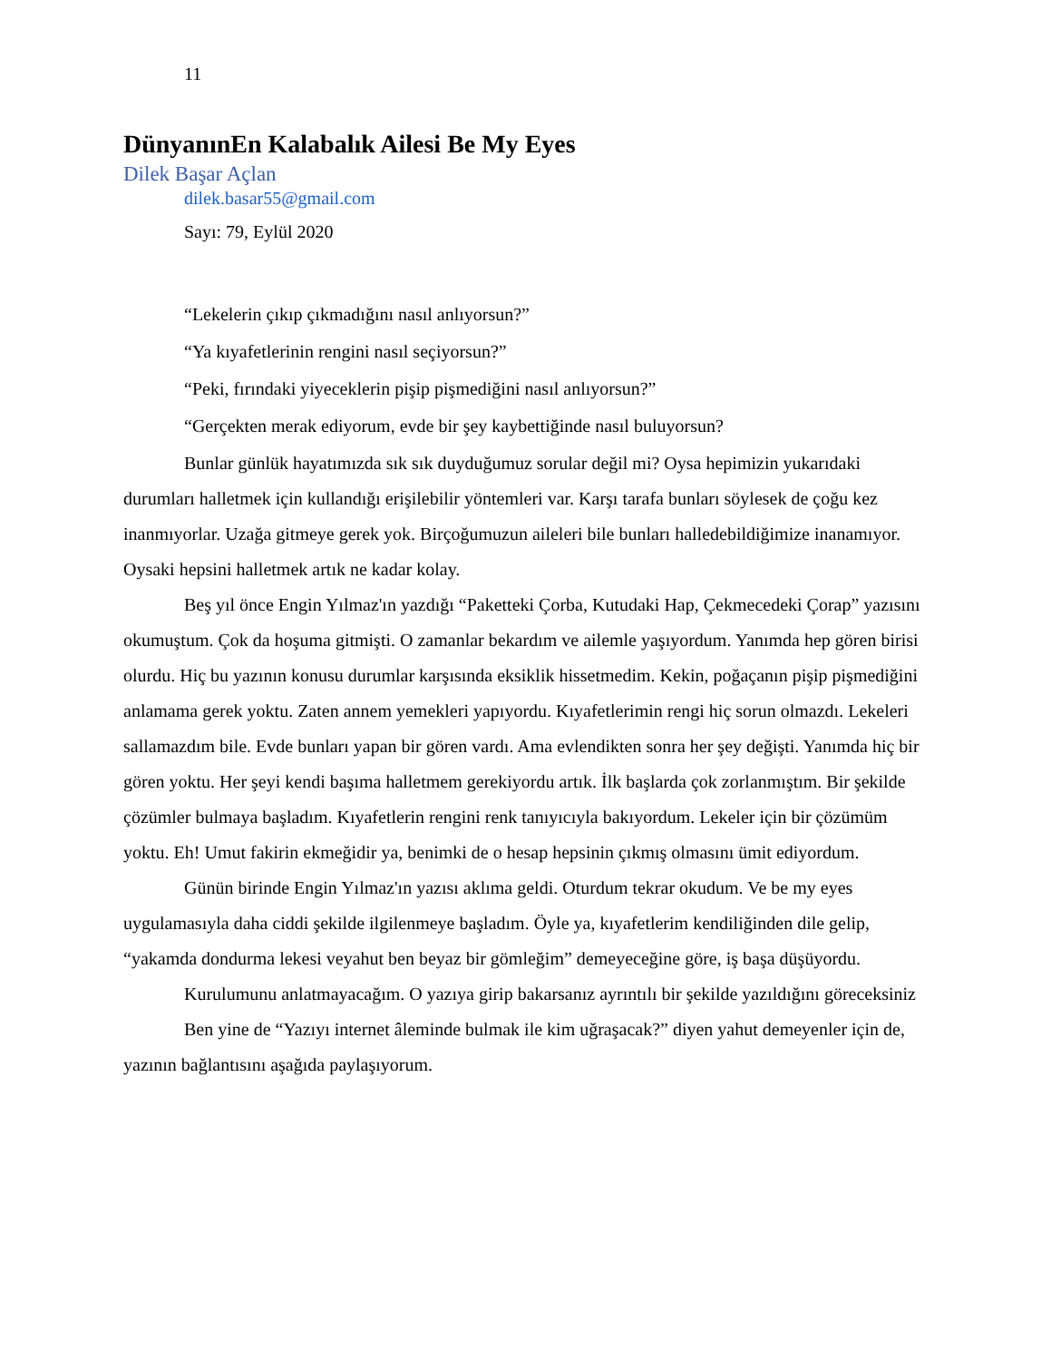11
DünyanınEn Kalabalık Ailesi Be My Eyes
Dilek Başar Açlan
dilek.basar55@gmail.com
Sayı: 79, Eylül 2020
“Lekelerin çıkıp çıkmadığını nasıl anlıyorsun?”
“Ya kıyafetlerinin rengini nasıl seçiyorsun?”
“Peki, fırındaki yiyeceklerin pişip pişmediğini nasıl anlıyorsun?”
“Gerçekten merak ediyorum, evde bir şey kaybettiğinde nasıl buluyorsun?
Bunlar günlük hayatımızda sık sık duyduğumuz sorular değil mi? Oysa hepimizin yukarıdaki durumları halletmek için kullandığı erişilebilir yöntemleri var. Karşı tarafa bunları söylesek de çoğu kez inanmıyorlar. Uzağa gitmeye gerek yok. Birçoğumuzun aileleri bile bunları halledebildiğimize inanamıyor. Oysaki hepsini halletmek artık ne kadar kolay.
Beş yıl önce Engin Yılmaz'ın yazdığı “Paketteki Çorba, Kutudaki Hap, Çekmecedeki Çorap” yazısını okumuştum. Çok da hoşuma gitmişti. O zamanlar bekardım ve ailemle yaşıyordum. Yanımda hep gören birisi olurdu. Hiç bu yazının konusu durumlar karşısında eksiklik hissetmedim. Kekin, poğaçanın pişip pişmediğini anlamama gerek yoktu. Zaten annem yemekleri yapıyordu. Kıyafetlerimin rengi hiç sorun olmazdı. Lekeleri sallamazdım bile. Evde bunları yapan bir gören vardı. Ama evlendikten sonra her şey değişti. Yanımda hiç bir gören yoktu. Her şeyi kendi başıma halletmem gerekiyordu artık. İlk başlarda çok zorlanmıştım. Bir şekilde çözümler bulmaya başladım. Kıyafetlerin rengini renk tanıyıcıyla bakıyordum. Lekeler için bir çözümüm yoktu. Eh! Umut fakirin ekmeğidir ya, benimki de o hesap hepsinin çıkmış olmasını ümit ediyordum.
Günün birinde Engin Yılmaz'ın yazısı aklıma geldi. Oturdum tekrar okudum. Ve be my eyes uygulamasıyla daha ciddi şekilde ilgilenmeye başladım. Öyle ya, kıyafetlerim kendiliğinden dile gelip, “yakamda dondurma lekesi veyahut ben beyaz bir gömleğim” demeyeceğine göre, iş başa düşüyordu.
Kurulumunu anlatmayacağım. O yazıya girip bakarsanız ayrıntılı bir şekilde yazıldığını göreceksiniz
Ben yine de “Yazıyı internet âleminde bulmak ile kim uğraşacak?” diyen yahut demeyenler için de, yazının bağlantısını aşağıda paylaşıyorum.